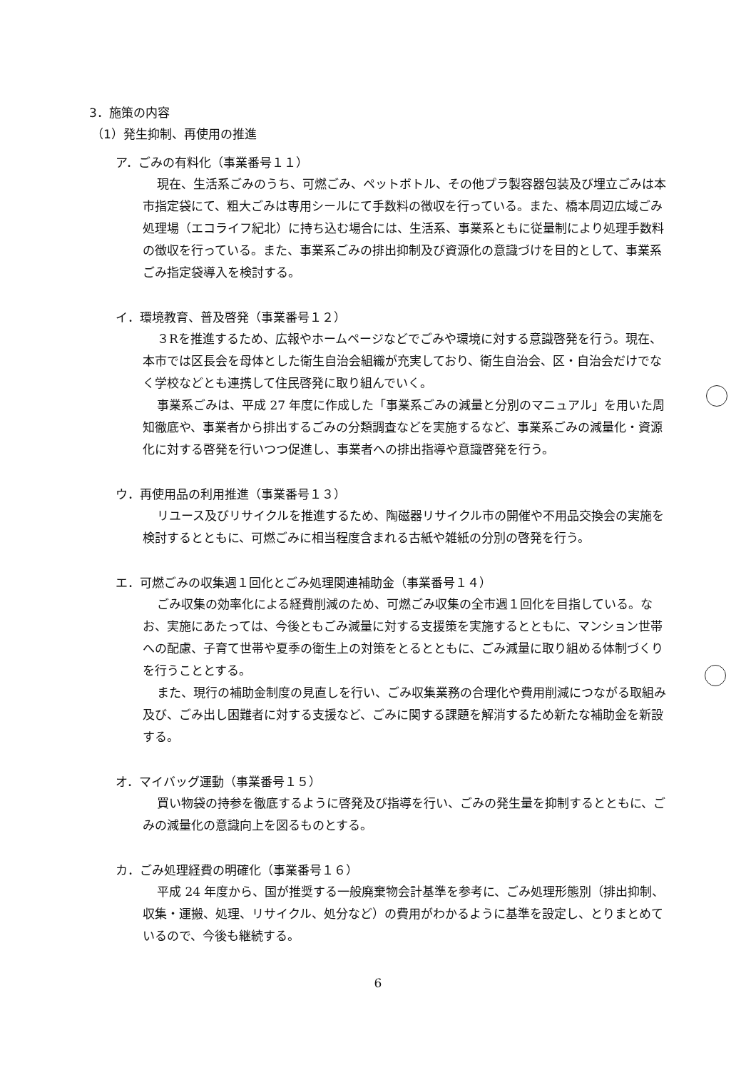3．施策の内容
（1）発生抑制、再使用の推進
ア．ごみの有料化（事業番号１１）
現在、生活系ごみのうち、可燃ごみ、ペットボトル、その他プラ製容器包装及び埋立ごみは本市指定袋にて、粗大ごみは専用シールにて手数料の徴収を行っている。また、橋本周辺広域ごみ処理場（エコライフ紀北）に持ち込む場合には、生活系、事業系ともに従量制により処理手数料の徴収を行っている。また、事業系ごみの排出抑制及び資源化の意識づけを目的として、事業系ごみ指定袋導入を検討する。
イ．環境教育、普及啓発（事業番号１２）
３Rを推進するため、広報やホームページなどでごみや環境に対する意識啓発を行う。現在、本市では区長会を母体とした衛生自治会組織が充実しており、衛生自治会、区・自治会だけでなく学校などとも連携して住民啓発に取り組んでいく。
事業系ごみは、平成 27 年度に作成した「事業系ごみの減量と分別のマニュアル」を用いた周知徹底や、事業者から排出するごみの分類調査などを実施するなど、事業系ごみの減量化・資源化に対する啓発を行いつつ促進し、事業者への排出指導や意識啓発を行う。
ウ．再使用品の利用推進（事業番号１３）
リユース及びリサイクルを推進するため、陶磁器リサイクル市の開催や不用品交換会の実施を検討するとともに、可燃ごみに相当程度含まれる古紙や雑紙の分別の啓発を行う。
エ．可燃ごみの収集週１回化とごみ処理関連補助金（事業番号１４）
ごみ収集の効率化による経費削減のため、可燃ごみ収集の全市週１回化を目指している。なお、実施にあたっては、今後ともごみ減量に対する支援策を実施するとともに、マンション世帯への配慮、子育て世帯や夏季の衛生上の対策をとるとともに、ごみ減量に取り組める体制づくりを行うこととする。
また、現行の補助金制度の見直しを行い、ごみ収集業務の合理化や費用削減につながる取組み及び、ごみ出し困難者に対する支援など、ごみに関する課題を解消するため新たな補助金を新設する。
オ．マイバッグ運動（事業番号１５）
買い物袋の持参を徹底するように啓発及び指導を行い、ごみの発生量を抑制するとともに、ごみの減量化の意識向上を図るものとする。
カ．ごみ処理経費の明確化（事業番号１６）
平成 24 年度から、国が推奨する一般廃棄物会計基準を参考に、ごみ処理形態別（排出抑制、収集・運搬、処理、リサイクル、処分など）の費用がわかるように基準を設定し、とりまとめているので、今後も継続する。
6